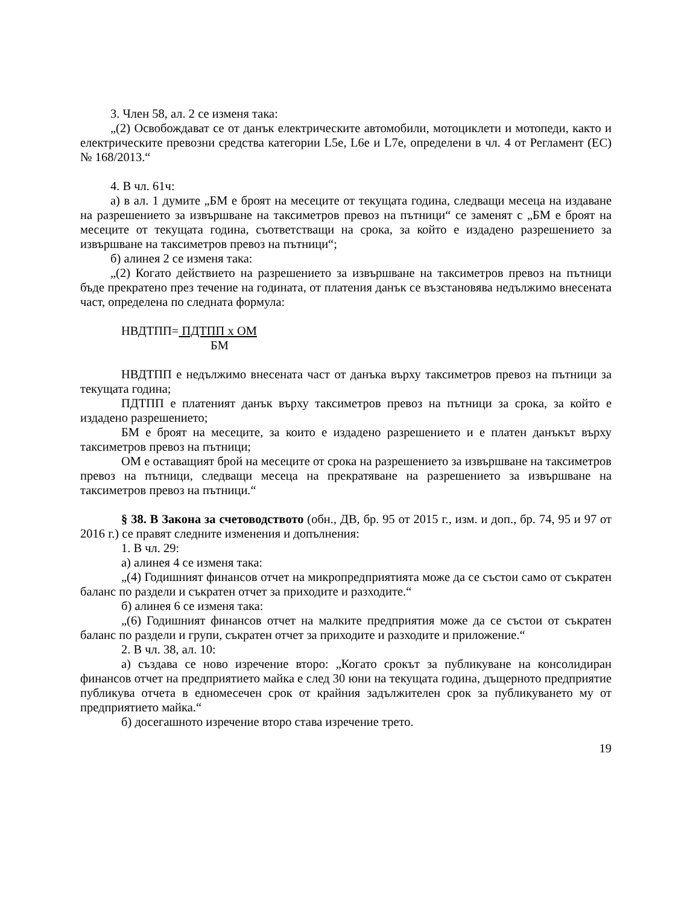3. Член 58, ал. 2 се изменя така:
„(2) Освобождават се от данък електрическите автомобили, мотоциклети и мотопеди, както и електрическите превозни средства категории L5e, L6e и L7e, определени в чл. 4 от Регламент (ЕС) № 168/2013.“
4. В чл. 61ч:
а) в ал. 1 думите „БМ е броят на месеците от текущата година, следващи месеца на издаване на разрешението за извършване на таксиметров превоз на пътници“ се заменят с „БМ е броят на месеците от текущата година, съответстващи на срока, за който е издадено разрешението за извършване на таксиметров превоз на пътници“;
б) алинея 2 се изменя така:
„(2) Когато действието на разрешението за извършване на таксиметров превоз на пътници бъде прекратено през течение на годината, от платения данък се възстановява недължимо внесената част, определена по следната формула:
НВДТПП= ПДТПП х ОМ
БМ
НВДТПП е недължимо внесената част от данъка върху таксиметров превоз на пътници за текущата година;
ПДТПП е платеният данък върху таксиметров превоз на пътници за срока, за който е издадено разрешението;
БМ е броят на месеците, за които е издадено разрешението и е платен данъкът върху таксиметров превоз на пътници;
ОМ е оставащият брой на месеците от срока на разрешението за извършване на таксиметров превоз на пътници, следващи месеца на прекратяване на разрешението за извършване на таксиметров превоз на пътници.“
§ 38. В Закона за счетоводството (обн., ДВ, бр. 95 от 2015 г., изм. и доп., бр. 74, 95 и 97 от 2016 г.) се правят следните изменения и допълнения:
1. В чл. 29:
а) алинея 4 се изменя така:
„(4) Годишният финансов отчет на микропредприятията може да се състои само от съкратен баланс по раздели и съкратен отчет за приходите и разходите.“
б) алинея 6 се изменя така:
„(6) Годишният финансов отчет на малките предприятия може да се състои от съкратен баланс по раздели и групи, съкратен отчет за приходите и разходите и приложение.“
2. В чл. 38, ал. 10:
а) създава се ново изречение второ: „Когато срокът за публикуване на консолидиран финансов отчет на предприятието майка е след 30 юни на текущата година, дъщерното предприятие публикува отчета в едномесечен срок от крайния задължителен срок за публикуването му от предприятието майка.“
б) досегашното изречение второ става изречение трето.
19